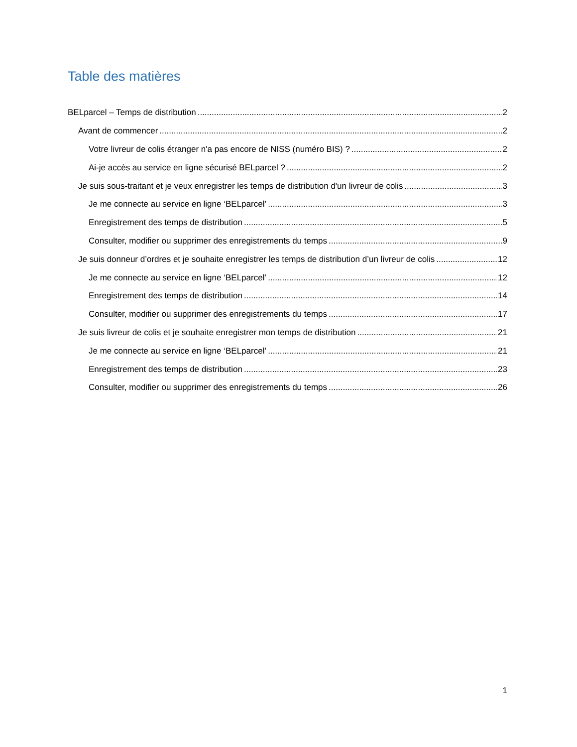Table des matières
BELparcel – Temps de distribution 2
Avant de commencer 2
Votre livreur de colis étranger n'a pas encore de NISS (numéro BIS) ? 2
Ai-je accès au service en ligne sécurisé BELparcel ? 2
Je suis sous-traitant et je veux enregistrer les temps de distribution d'un livreur de colis 3
Je me connecte au service en ligne ‘BELparcel’ 3
Enregistrement des temps de distribution 5
Consulter, modifier ou supprimer des enregistrements du temps 9
Je suis donneur d’ordres et je souhaite enregistrer les temps de distribution d’un livreur de colis 12
Je me connecte au service en ligne ‘BELparcel’ 12
Enregistrement des temps de distribution 14
Consulter, modifier ou supprimer des enregistrements du temps 17
Je suis livreur de colis et je souhaite enregistrer mon temps de distribution 21
Je me connecte au service en ligne ‘BELparcel’ 21
Enregistrement des temps de distribution 23
Consulter, modifier ou supprimer des enregistrements du temps 26
1